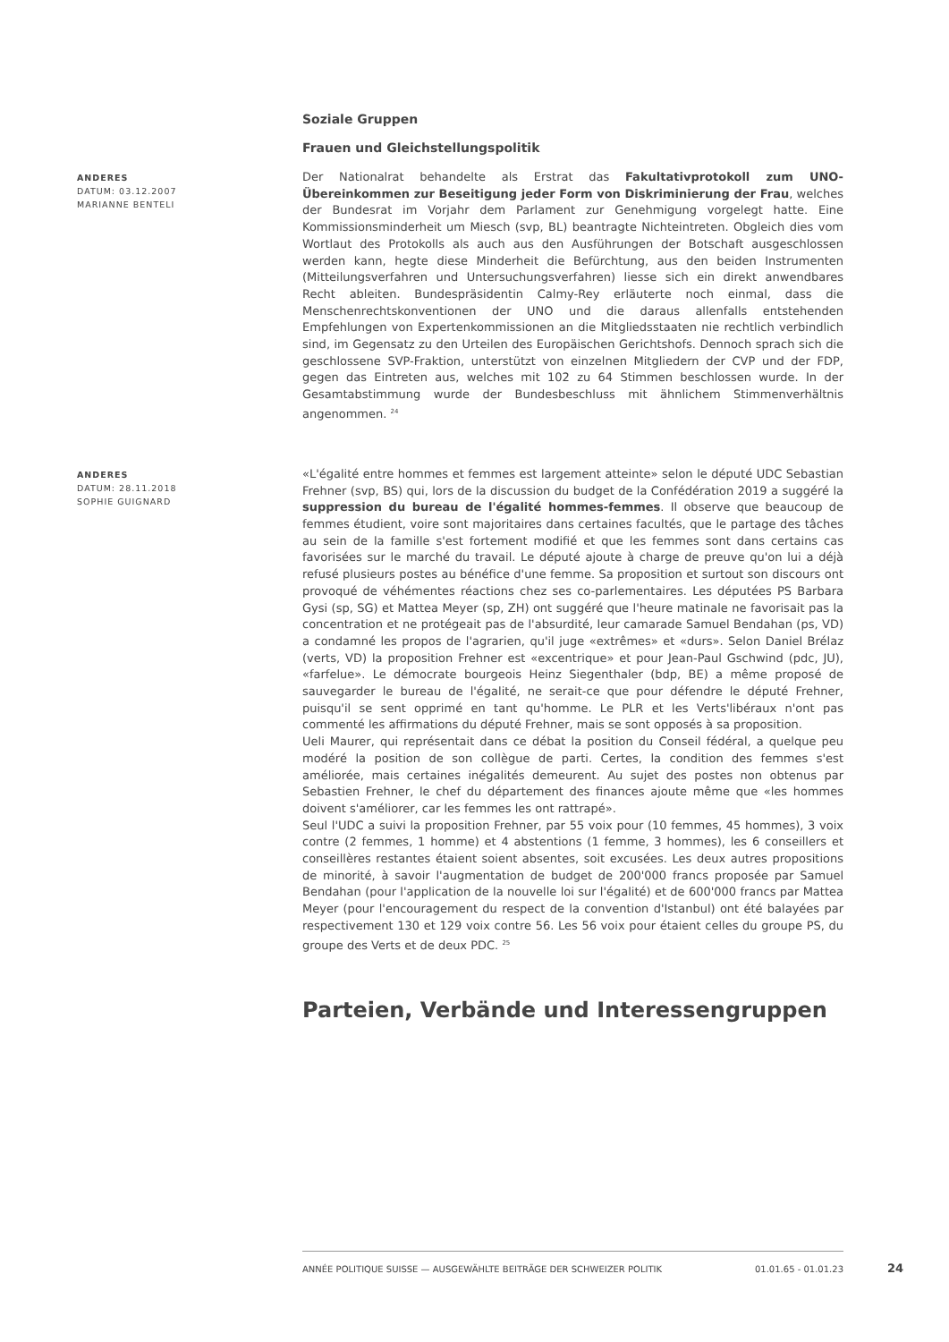Soziale Gruppen
Frauen und Gleichstellungspolitik
ANDERES
DATUM: 03.12.2007
MARIANNE BENTELI
Der Nationalrat behandelte als Erstrat das Fakultativprotokoll zum UNO-Übereinkommen zur Beseitigung jeder Form von Diskriminierung der Frau, welches der Bundesrat im Vorjahr dem Parlament zur Genehmigung vorgelegt hatte. Eine Kommissionsminderheit um Miesch (svp, BL) beantragte Nichteintreten. Obgleich dies vom Wortlaut des Protokolls als auch aus den Ausführungen der Botschaft ausgeschlossen werden kann, hegte diese Minderheit die Befürchtung, aus den beiden Instrumenten (Mitteilungsverfahren und Untersuchungsverfahren) liesse sich ein direkt anwendbares Recht ableiten. Bundespräsidentin Calmy-Rey erläuterte noch einmal, dass die Menschenrechtskonventionen der UNO und die daraus allenfalls entstehenden Empfehlungen von Expertenkommissionen an die Mitgliedsstaaten nie rechtlich verbindlich sind, im Gegensatz zu den Urteilen des Europäischen Gerichtshofs. Dennoch sprach sich die geschlossene SVP-Fraktion, unterstützt von einzelnen Mitgliedern der CVP und der FDP, gegen das Eintreten aus, welches mit 102 zu 64 Stimmen beschlossen wurde. In der Gesamtabstimmung wurde der Bundesbeschluss mit ähnlichem Stimmenverhältnis angenommen. <sup>24</sup>
ANDERES
DATUM: 28.11.2018
SOPHIE GUIGNARD
«L'égalité entre hommes et femmes est largement atteinte» selon le député UDC Sebastian Frehner (svp, BS) qui, lors de la discussion du budget de la Confédération 2019 a suggéré la suppression du bureau de l'égalité hommes-femmes. Il observe que beaucoup de femmes étudient, voire sont majoritaires dans certaines facultés, que le partage des tâches au sein de la famille s'est fortement modifié et que les femmes sont dans certains cas favorisées sur le marché du travail. Le député ajoute à charge de preuve qu'on lui a déjà refusé plusieurs postes au bénéfice d'une femme. Sa proposition et surtout son discours ont provoqué de véhémentes réactions chez ses co-parlementaires. Les députées PS Barbara Gysi (sp, SG) et Mattea Meyer (sp, ZH) ont suggéré que l'heure matinale ne favorisait pas la concentration et ne protégeait pas de l'absurdité, leur camarade Samuel Bendahan (ps, VD) a condamné les propos de l'agrarien, qu'il juge «extrêmes» et «durs». Selon Daniel Brélaz (verts, VD) la proposition Frehner est «excentrique» et pour Jean-Paul Gschwind (pdc, JU), «farfelue». Le démocrate bourgeois Heinz Siegenthaler (bdp, BE) a même proposé de sauvegarder le bureau de l'égalité, ne serait-ce que pour défendre le député Frehner, puisqu'il se sent opprimé en tant qu'homme. Le PLR et les Verts'libéraux n'ont pas commenté les affirmations du député Frehner, mais se sont opposés à sa proposition.
Ueli Maurer, qui représentait dans ce débat la position du Conseil fédéral, a quelque peu modéré la position de son collègue de parti. Certes, la condition des femmes s'est améliorée, mais certaines inégalités demeurent. Au sujet des postes non obtenus par Sebastien Frehner, le chef du département des finances ajoute même que «les hommes doivent s'améliorer, car les femmes les ont rattrapé».
Seul l'UDC a suivi la proposition Frehner, par 55 voix pour (10 femmes, 45 hommes), 3 voix contre (2 femmes, 1 homme) et 4 abstentions (1 femme, 3 hommes), les 6 conseillers et conseillères restantes étaient soient absentes, soit excusées. Les deux autres propositions de minorité, à savoir l'augmentation de budget de 200'000 francs proposée par Samuel Bendahan (pour l'application de la nouvelle loi sur l'égalité) et de 600'000 francs par Mattea Meyer (pour l'encouragement du respect de la convention d'Istanbul) ont été balayées par respectivement 130 et 129 voix contre 56. Les 56 voix pour étaient celles du groupe PS, du groupe des Verts et de deux PDC. <sup>25</sup>
Parteien, Verbände und Interessengruppen
ANNÉE POLITIQUE SUISSE — AUSGEWÄHLTE BEITRÄGE DER SCHWEIZER POLITIK 01.01.65 - 01.01.23
24